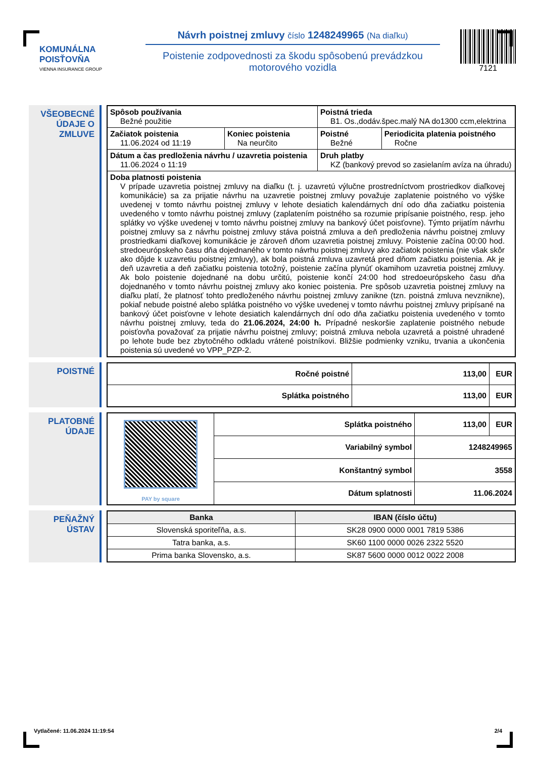KOMUNÁLNA
POISŤOVŇA
VIENNA INSURANCE GROUP
Návrh poistnej zmluvy číslo 1248249965 (Na diaľku)
Poistenie zodpovednosti za škodu spôsobenú prevádzkou motorového vozidla
7121
VŠEOBECNÉ ÚDAJE O ZMLUVE
| Spôsob používania Bežné použitie | | Poistná trieda B1. Os.,dodáv.špec.malý NA do1300 ccm,elektrina | |
| Začiatok poistenia 11.06.2024 od 11:19 | Koniec poistenia Na neurčito | Poistné Bežné | Periodicita platenia poistného Ročne |
| Dátum a čas predloženia návrhu / uzavretia poistenia 11.06.2024 o 11:19 | | Druh platby KZ (bankový prevod so zasielaním avíza na úhradu) | |
| Doba platnosti poistenia V prípade uzavretia poistnej zmluvy na diaľku (t. j. uzavretú výlučne prostredníctvom prostriedkov diaľkovej komunikácie) sa za prijatie návrhu na uzavretie poistnej zmluvy považuje zaplatenie poistného vo výške uvedenej v tomto návrhu poistnej zmluvy v lehote desiatich kalendárnych dní odo dňa začiatku poistenia uvedeného v tomto návrhu poistnej zmluvy (zaplatením poistného sa rozumie pripísanie poistného, resp. jeho splátky vo výške uvedenej v tomto návrhu poistnej zmluvy na bankový účet poisťovne). Týmto prijatím návrhu poistnej zmluvy sa z návrhu poistnej zmluvy stáva poistná zmluva a deň predloženia návrhu poistnej zmluvy prostriedkami diaľkovej komunikácie je zároveň dňom uzavretia poistnej zmluvy. Poistenie začína 00:00 hod. stredoeurópskeho času dňa dojednaného v tomto návrhu poistnej zmluvy ako začiatok poistenia (nie však skôr ako dôjde k uzavretiu poistnej zmluvy), ak bola poistná zmluva uzavretá pred dňom začiatku poistenia. Ak je deň uzavretia a deň začiatku poistenia totožný, poistenie začína plynúť okamihom uzavretia poistnej zmluvy. Ak bolo poistenie dojednané na dobu určitú, poistenie končí 24:00 hod stredoeurópskeho času dňa dojednaného v tomto návrhu poistnej zmluvy ako koniec poistenia. Pre spôsob uzavretia poistnej zmluvy na diaľku platí, že platnosť tohto predloženého návrhu poistnej zmluvy zanikne (tzn. poistná zmluva nevznikne), pokiaľ nebude poistné alebo splátka poistného vo výške uvedenej v tomto návrhu poistnej zmluvy pripísané na bankový účet poisťovne v lehote desiatich kalendárnych dní odo dňa začiatku poistenia uvedeného v tomto návrhu poistnej zmluvy, teda do 21.06.2024, 24:00 h. Prípadné neskoršie zaplatenie poistného nebude poisťovňa považovať za prijatie návrhu poistnej zmluvy; poistná zmluva nebola uzavretá a poistné uhradené po lehote bude bez zbytočného odkladu vrátené poistníkovi. Bližšie podmienky vzniku, trvania a ukončenia poistenia sú uvedené vo VPP_PZP-2. | | | |
POISTNÉ
| Ročné poistné | 113,00 | EUR |
| Splátka poistného | 113,00 | EUR |
PLATOBNÉ ÚDAJE
| PAY by square | Splátka poistného | 113,00 | EUR |
| | Variabilný symbol | 1248249965 | |
| | Konštantný symbol | 3558 | |
| | Dátum splatnosti | 11.06.2024 | |
PEŇAŽNÝ ÚSTAV
| Banka | IBAN (číslo účtu) |
| --- | --- |
| Slovenská sporiteľňa, a.s. | SK28 0900 0000 0001 7819 5386 |
| Tatra banka, a.s. | SK60 1100 0000 0026 2322 5520 |
| Prima banka Slovensko, a.s. | SK87 5600 0000 0012 0022 2008 |
Vytlačené: 11.06.2024 11:19:54 2/4